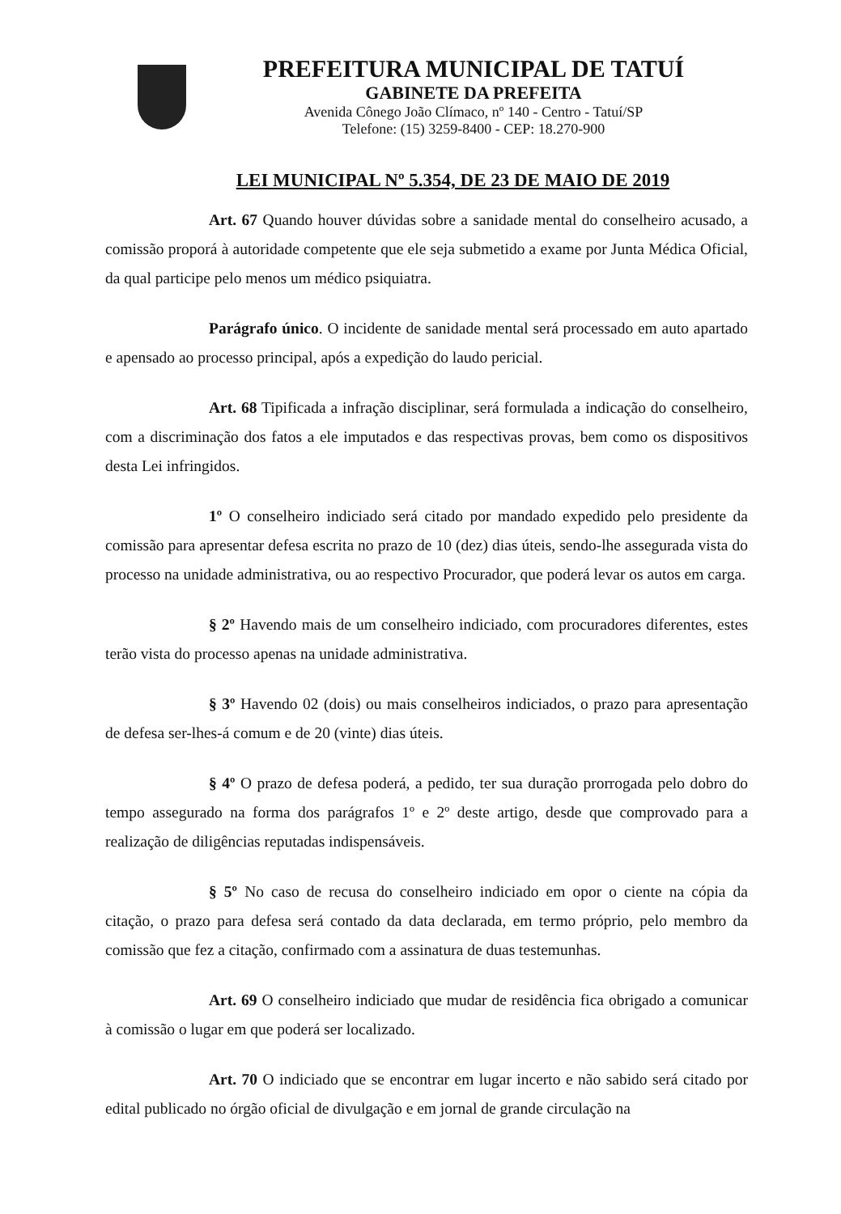PREFEITURA MUNICIPAL DE TATUÍ
GABINETE DA PREFEITA
Avenida Cônego João Clímaco, nº 140 - Centro - Tatuí/SP
Telefone: (15) 3259-8400 - CEP: 18.270-900
LEI MUNICIPAL Nº 5.354, DE 23 DE MAIO DE 2019
Art. 67 Quando houver dúvidas sobre a sanidade mental do conselheiro acusado, a comissão proporá à autoridade competente que ele seja submetido a exame por Junta Médica Oficial, da qual participe pelo menos um médico psiquiatra.
Parágrafo único. O incidente de sanidade mental será processado em auto apartado e apensado ao processo principal, após a expedição do laudo pericial.
Art. 68 Tipificada a infração disciplinar, será formulada a indicação do conselheiro, com a discriminação dos fatos a ele imputados e das respectivas provas, bem como os dispositivos desta Lei infringidos.
1º O conselheiro indiciado será citado por mandado expedido pelo presidente da comissão para apresentar defesa escrita no prazo de 10 (dez) dias úteis, sendo-lhe assegurada vista do processo na unidade administrativa, ou ao respectivo Procurador, que poderá levar os autos em carga.
§ 2º Havendo mais de um conselheiro indiciado, com procuradores diferentes, estes terão vista do processo apenas na unidade administrativa.
§ 3º Havendo 02 (dois) ou mais conselheiros indiciados, o prazo para apresentação de defesa ser-lhes-á comum e de 20 (vinte) dias úteis.
§ 4º O prazo de defesa poderá, a pedido, ter sua duração prorrogada pelo dobro do tempo assegurado na forma dos parágrafos 1º e 2º deste artigo, desde que comprovado para a realização de diligências reputadas indispensáveis.
§ 5º No caso de recusa do conselheiro indiciado em opor o ciente na cópia da citação, o prazo para defesa será contado da data declarada, em termo próprio, pelo membro da comissão que fez a citação, confirmado com a assinatura de duas testemunhas.
Art. 69 O conselheiro indiciado que mudar de residência fica obrigado a comunicar à comissão o lugar em que poderá ser localizado.
Art. 70 O indiciado que se encontrar em lugar incerto e não sabido será citado por edital publicado no órgão oficial de divulgação e em jornal de grande circulação na